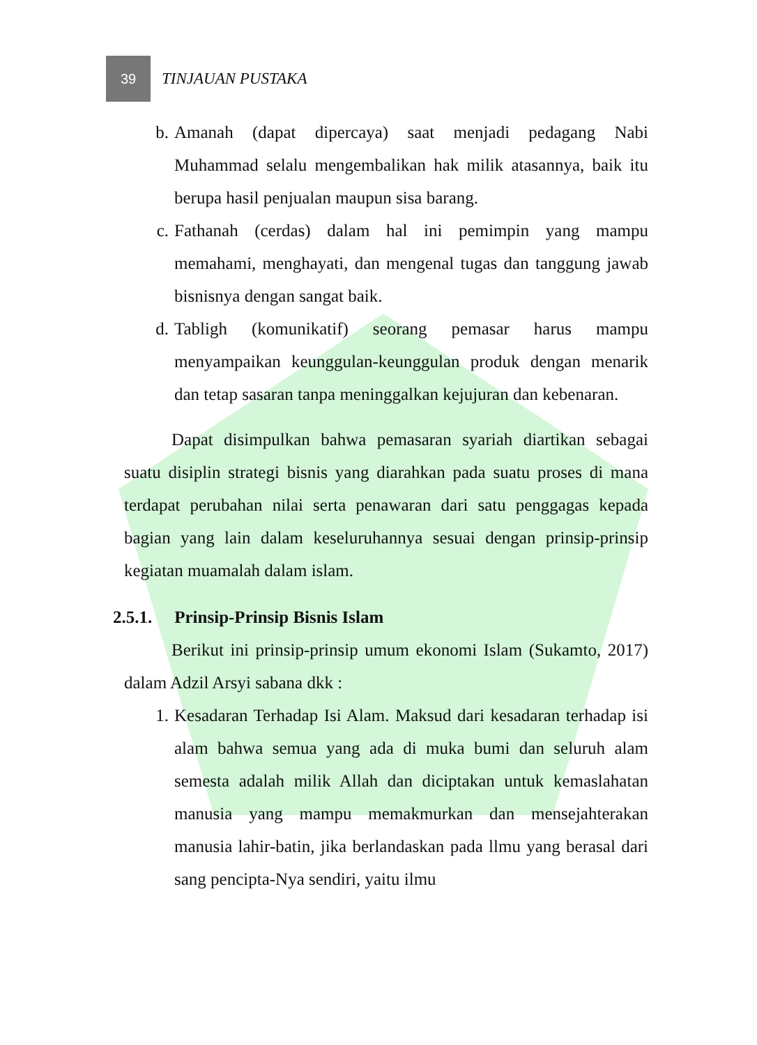39
TINJAUAN PUSTAKA
b. Amanah (dapat dipercaya) saat menjadi pedagang Nabi Muhammad selalu mengembalikan hak milik atasannya, baik itu berupa hasil penjualan maupun sisa barang.
c. Fathanah (cerdas) dalam hal ini pemimpin yang mampu memahami, menghayati, dan mengenal tugas dan tanggung jawab bisnisnya dengan sangat baik.
d. Tabligh (komunikatif) seorang pemasar harus mampu menyampaikan keunggulan-keunggulan produk dengan menarik dan tetap sasaran tanpa meninggalkan kejujuran dan kebenaran.
Dapat disimpulkan bahwa pemasaran syariah diartikan sebagai suatu disiplin strategi bisnis yang diarahkan pada suatu proses di mana terdapat perubahan nilai serta penawaran dari satu penggagas kepada bagian yang lain dalam keseluruhannya sesuai dengan prinsip-prinsip kegiatan muamalah dalam islam.
2.5.1. Prinsip-Prinsip Bisnis Islam
Berikut ini prinsip-prinsip umum ekonomi Islam (Sukamto, 2017) dalam Adzil Arsyi sabana dkk :
1. Kesadaran Terhadap Isi Alam. Maksud dari kesadaran terhadap isi alam bahwa semua yang ada di muka bumi dan seluruh alam semesta adalah milik Allah dan diciptakan untuk kemaslahatan manusia yang mampu memakmurkan dan mensejahterakan manusia lahir-batin, jika berlandaskan pada llmu yang berasal dari sang pencipta-Nya sendiri, yaitu ilmu